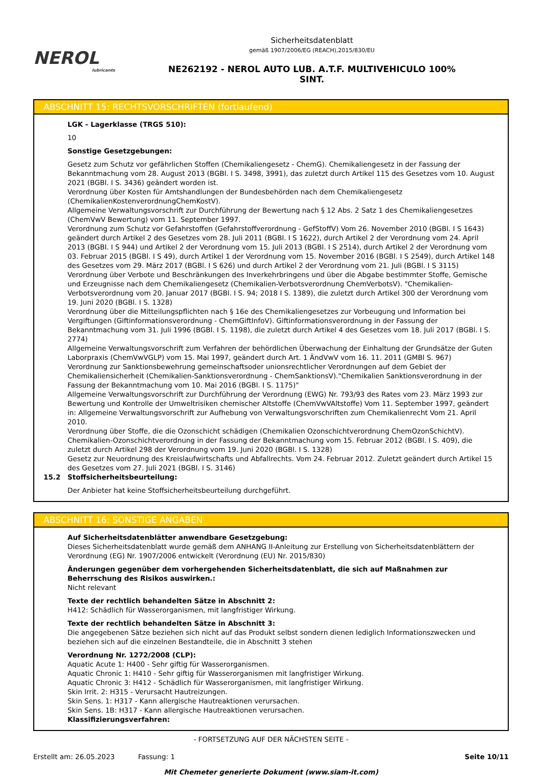NEROL
lubricants
Sicherheitsdatenblatt
gemäß 1907/2006/EG (REACH),2015/830/EU
NE262192 - NEROL AUTO LUB. A.T.F. MULTIVEHICULO 100%
SINT.
ABSCHNITT 15: RECHTSVORSCHRIFTEN (fortlaufend)
LGK - Lagerklasse (TRGS 510):
10
Sonstige Gesetzgebungen:
Gesetz zum Schutz vor gefährlichen Stoffen (Chemikaliengesetz - ChemG). Chemikaliengesetz in der Fassung der Bekanntmachung vom 28. August 2013 (BGBl. I S. 3498, 3991), das zuletzt durch Artikel 115 des Gesetzes vom 10. August 2021 (BGBl. I S. 3436) geändert worden ist.
Verordnung über Kosten für Amtshandlungen der Bundesbehörden nach dem Chemikaliengesetz (ChemikalienKostenverordnungChemKostV).
Allgemeine Verwaltungsvorschrift zur Durchführung der Bewertung nach § 12 Abs. 2 Satz 1 des Chemikaliengesetzes (ChemVwV Bewertung) vom 11. September 1997.
Verordnung zum Schutz vor Gefahrstoffen (Gefahrstoffverordnung - GefStoffV) Vom 26. November 2010 (BGBl. I S 1643) geändert durch Artikel 2 des Gesetzes vom 28. Juli 2011 (BGBl. I S 1622), durch Artikel 2 der Verordnung vom 24. April 2013 (BGBl. I S 944) und Artikel 2 der Verordnung vom 15. Juli 2013 (BGBl. I S 2514), durch Artikel 2 der Verordnung vom 03. Februar 2015 (BGBl. I S 49), durch Artikel 1 der Verordnung vom 15. November 2016 (BGBl. I S 2549), durch Artikel 148 des Gesetzes vom 29. März 2017 (BGBl. I S 626) und durch Artikel 2 der Verordnung vom 21. Juli (BGBl. I S 3115)
Verordnung über Verbote und Beschränkungen des Inverkehrbringens und über die Abgabe bestimmter Stoffe, Gemische und Erzeugnisse nach dem Chemikaliengesetz (Chemikalien-Verbotsverordnung ChemVerbotsV). "Chemikalien-Verbotsverordnung vom 20. Januar 2017 (BGBl. I S. 94; 2018 I S. 1389), die zuletzt durch Artikel 300 der Verordnung vom 19. Juni 2020 (BGBl. I S. 1328)
Verordnung über die Mitteilungspflichten nach § 16e des Chemikaliengesetzes zur Vorbeugung und Information bei Vergiftungen (Giftinformationsverordnung - ChemGiftInfoV). Giftinformationsverordnung in der Fassung der Bekanntmachung vom 31. Juli 1996 (BGBl. I S. 1198), die zuletzt durch Artikel 4 des Gesetzes vom 18. Juli 2017 (BGBl. I S. 2774)
Allgemeine Verwaltungsvorschrift zum Verfahren der behördlichen Überwachung der Einhaltung der Grundsätze der Guten Laborpraxis (ChemVwVGLP) vom 15. Mai 1997, geändert durch Art. 1 ÄndVwV vom 16. 11. 2011 (GMBl S. 967)
Verordnung zur Sanktionsbewehrung gemeinschaftsoder unionsrechtlicher Verordnungen auf dem Gebiet der Chemikaliensicherheit (Chemikalien-Sanktionsverordnung - ChemSanktionsV)."Chemikalien Sanktionsverordnung in der Fassung der Bekanntmachung vom 10. Mai 2016 (BGBl. I S. 1175)"
Allgemeine Verwaltungsvorschrift zur Durchführung der Verordnung (EWG) Nr. 793/93 des Rates vom 23. März 1993 zur Bewertung und Kontrolle der Umweltrisiken chemischer Altstoffe (ChemVwVAltstoffe) Vom 11. September 1997, geändert in: Allgemeine Verwaltungsvorschrift zur Aufhebung von Verwaltungsvorschriften zum Chemikalienrecht Vom 21. April 2010.
Verordnung über Stoffe, die die Ozonschicht schädigen (Chemikalien Ozonschichtverordnung ChemOzonSchichtV). Chemikalien-Ozonschichtverordnung in der Fassung der Bekanntmachung vom 15. Februar 2012 (BGBl. I S. 409), die zuletzt durch Artikel 298 der Verordnung vom 19. Juni 2020 (BGBl. I S. 1328)
Gesetz zur Neuordnung des Kreislaufwirtschafts und Abfallrechts. Vom 24. Februar 2012. Zuletzt geändert durch Artikel 15 des Gesetzes vom 27. Juli 2021 (BGBl. I S. 3146)
15.2 Stoffsicherheitsbeurteilung:
Der Anbieter hat keine Stoffsicherheitsbeurteilung durchgeführt.
ABSCHNITT 16: SONSTIGE ANGABEN
Auf Sicherheitsdatenblätter anwendbare Gesetzgebung:
Dieses Sicherheitsdatenblatt wurde gemäß dem ANHANG II-Anleitung zur Erstellung von Sicherheitsdatenblättern der Verordnung (EG) Nr. 1907/2006 entwickelt (Verordnung (EU) Nr. 2015/830)
Änderungen gegenüber dem vorhergehenden Sicherheitsdatenblatt, die sich auf Maßnahmen zur Beherrschung des Risikos auswirken.:
Nicht relevant
Texte der rechtlich behandelten Sätze in Abschnitt 2:
H412: Schädlich für Wasserorganismen, mit langfristiger Wirkung.
Texte der rechtlich behandelten Sätze in Abschnitt 3:
Die angegebenen Sätze beziehen sich nicht auf das Produkt selbst sondern dienen lediglich Informationszwecken und beziehen sich auf die einzelnen Bestandteile, die in Abschnitt 3 stehen
Verordnung Nr. 1272/2008 (CLP):
Aquatic Acute 1: H400 - Sehr giftig für Wasserorganismen.
Aquatic Chronic 1: H410 - Sehr giftig für Wasserorganismen mit langfristiger Wirkung.
Aquatic Chronic 3: H412 - Schädlich für Wasserorganismen, mit langfristiger Wirkung.
Skin Irrit. 2: H315 - Verursacht Hautreizungen.
Skin Sens. 1: H317 - Kann allergische Hautreaktionen verursachen.
Skin Sens. 1B: H317 - Kann allergische Hautreaktionen verursachen.
Klassifizierungsverfahren:
- FORTSETZUNG AUF DER NÄCHSTEN SEITE -
Erstellt am: 26.05.2023 Fassung: 1 Seite 10/11
Mit Chemeter generierte Dokument (www.siam-it.com)